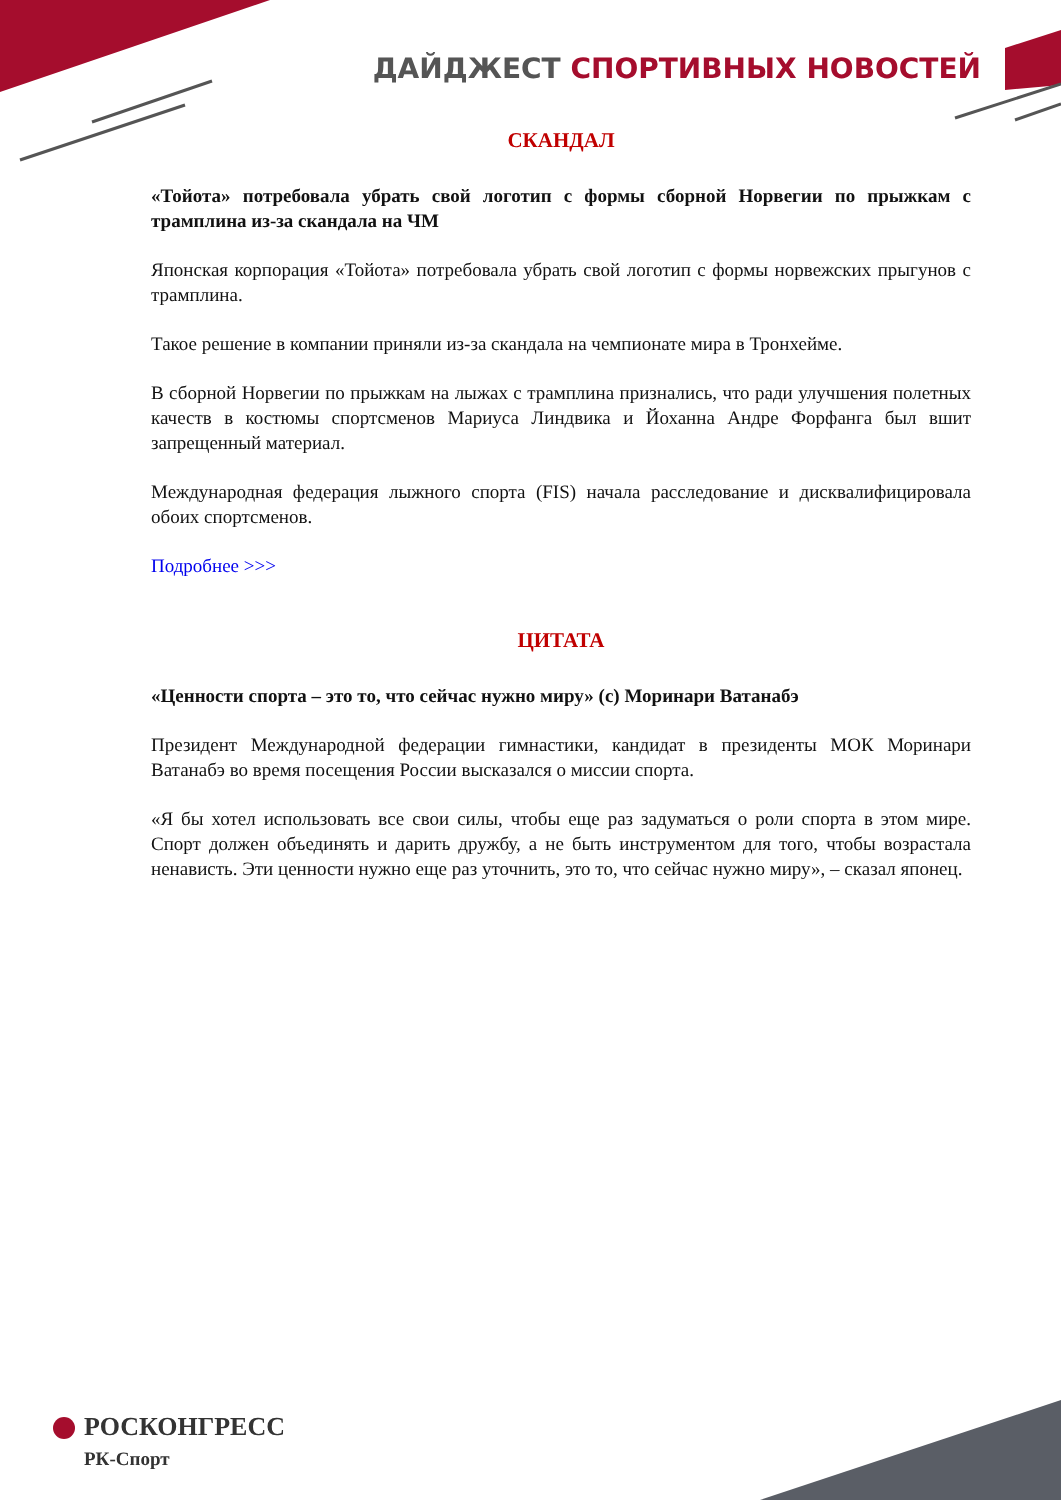ДАЙДЖЕСТ СПОРТИВНЫХ НОВОСТЕЙ
СКАНДАЛ
«Тойота» потребовала убрать свой логотип с формы сборной Норвегии по прыжкам с трамплина из-за скандала на ЧМ
Японская корпорация «Тойота» потребовала убрать свой логотип с формы норвежских прыгунов с трамплина.
Такое решение в компании приняли из-за скандала на чемпионате мира в Тронхейме.
В сборной Норвегии по прыжкам на лыжах с трамплина признались, что ради улучшения полетных качеств в костюмы спортсменов Мариуса Линдвика и Йоханна Андре Форфанга был вшит запрещенный материал.
Международная федерация лыжного спорта (FIS) начала расследование и дисквалифицировала обоих спортсменов.
Подробнее >>>
ЦИТАТА
«Ценности спорта – это то, что сейчас нужно миру» (c) Моринари Ватанабэ
Президент Международной федерации гимнастики, кандидат в президенты МОК Моринари Ватанабэ во время посещения России высказался о миссии спорта.
«Я бы хотел использовать все свои силы, чтобы еще раз задуматься о роли спорта в этом мире. Спорт должен объединять и дарить дружбу, а не быть инструментом для того, чтобы возрастала ненависть. Эти ценности нужно еще раз уточнить, это то, что сейчас нужно миру», – сказал японец.
РОСКОНГРЕСС
РК-Спорт